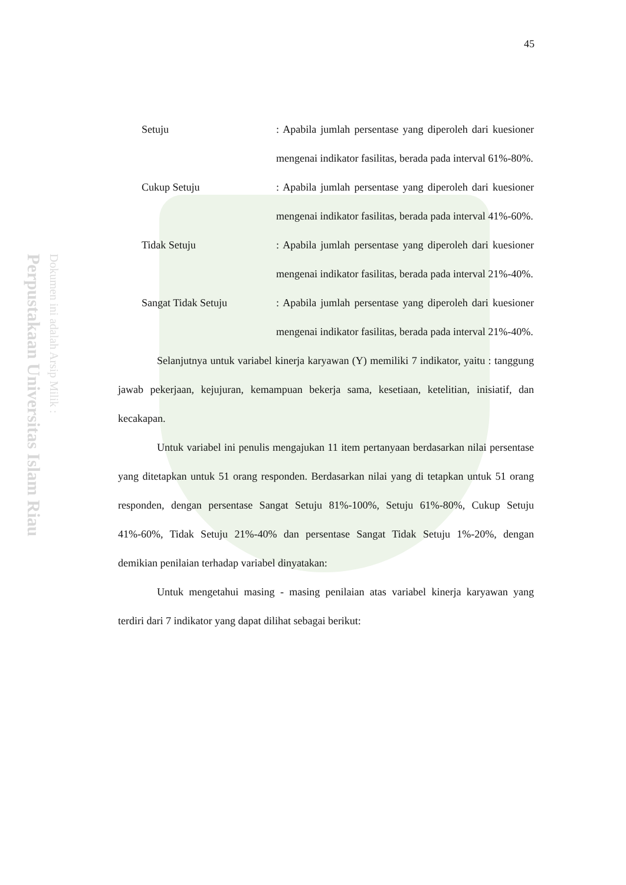Perpustakaan Universitas Islam Riau
Dokumen ini adalah Arsip Milik :
45
Setuju : Apabila jumlah persentase yang diperoleh dari kuesioner mengenai indikator fasilitas, berada pada interval 61%-80%.
Cukup Setuju : Apabila jumlah persentase yang diperoleh dari kuesioner mengenai indikator fasilitas, berada pada interval 41%-60%.
Tidak Setuju : Apabila jumlah persentase yang diperoleh dari kuesioner mengenai indikator fasilitas, berada pada interval 21%-40%.
Sangat Tidak Setuju : Apabila jumlah persentase yang diperoleh dari kuesioner mengenai indikator fasilitas, berada pada interval 21%-40%.
Selanjutnya untuk variabel kinerja karyawan (Y) memiliki 7 indikator, yaitu : tanggung jawab pekerjaan, kejujuran, kemampuan bekerja sama, kesetiaan, ketelitian, inisiatif, dan kecakapan.
Untuk variabel ini penulis mengajukan 11 item pertanyaan berdasarkan nilai persentase yang ditetapkan untuk 51 orang responden. Berdasarkan nilai yang di tetapkan untuk 51 orang responden, dengan persentase Sangat Setuju 81%-100%, Setuju 61%-80%, Cukup Setuju 41%-60%, Tidak Setuju 21%-40% dan persentase Sangat Tidak Setuju 1%-20%, dengan demikian penilaian terhadap variabel dinyatakan:
Untuk mengetahui masing - masing penilaian atas variabel kinerja karyawan yang terdiri dari 7 indikator yang dapat dilihat sebagai berikut: